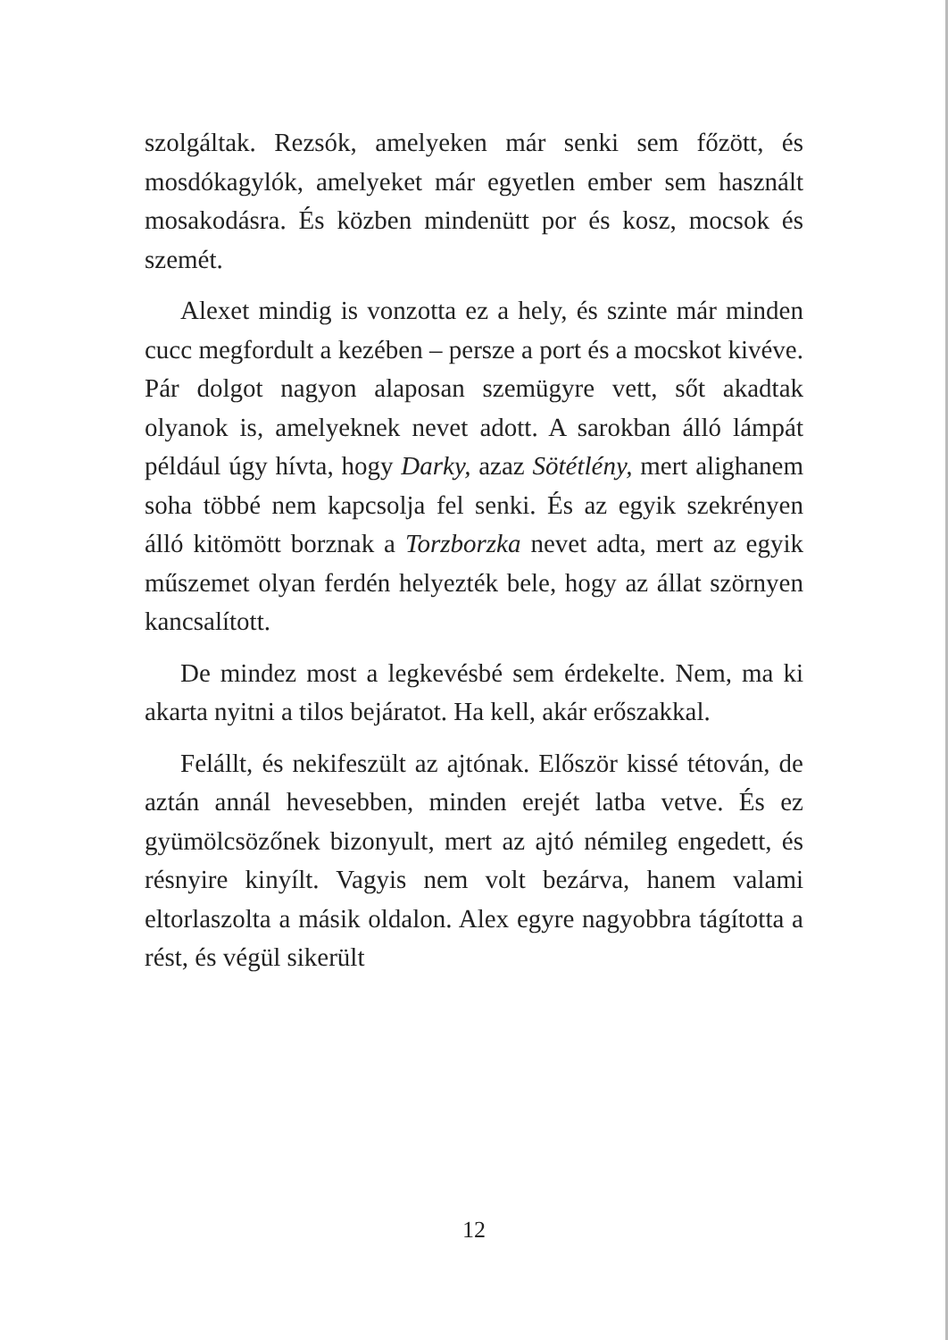szolgáltak. Rezsók, amelyeken már senki sem főzött, és mosdókagylók, amelyeket már egyetlen ember sem használt mosakodásra. És közben mindenütt por és kosz, mocsok és szemét.
Alexet mindig is vonzotta ez a hely, és szinte már minden cucc megfordult a kezében – persze a port és a mocskot kivéve. Pár dolgot nagyon alaposan szemügyre vett, sőt akadtak olyanok is, amelyeknek nevet adott. A sarokban álló lámpát például úgy hívta, hogy Darky, azaz Sötétlény, mert alighanem soha többé nem kapcsolja fel senki. És az egyik szekrényen álló kitömött borznak a Torzborzka nevet adta, mert az egyik műszemet olyan ferdén helyezték bele, hogy az állat szörnyen kancsalított.
De mindez most a legkevésbé sem érdekelte. Nem, ma ki akarta nyitni a tilos bejáratot. Ha kell, akár erőszakkal.
Felállt, és nekifeszült az ajtónak. Először kissé tétován, de aztán annál hevesebben, minden erejét latba vetve. És ez gyümölcsözőnek bizonyult, mert az ajtó némileg engedett, és résnyire kinyílt. Vagyis nem volt bezárva, hanem valami eltorlaszolta a másik oldalon. Alex egyre nagyobbra tágította a rést, és végül sikerült
12